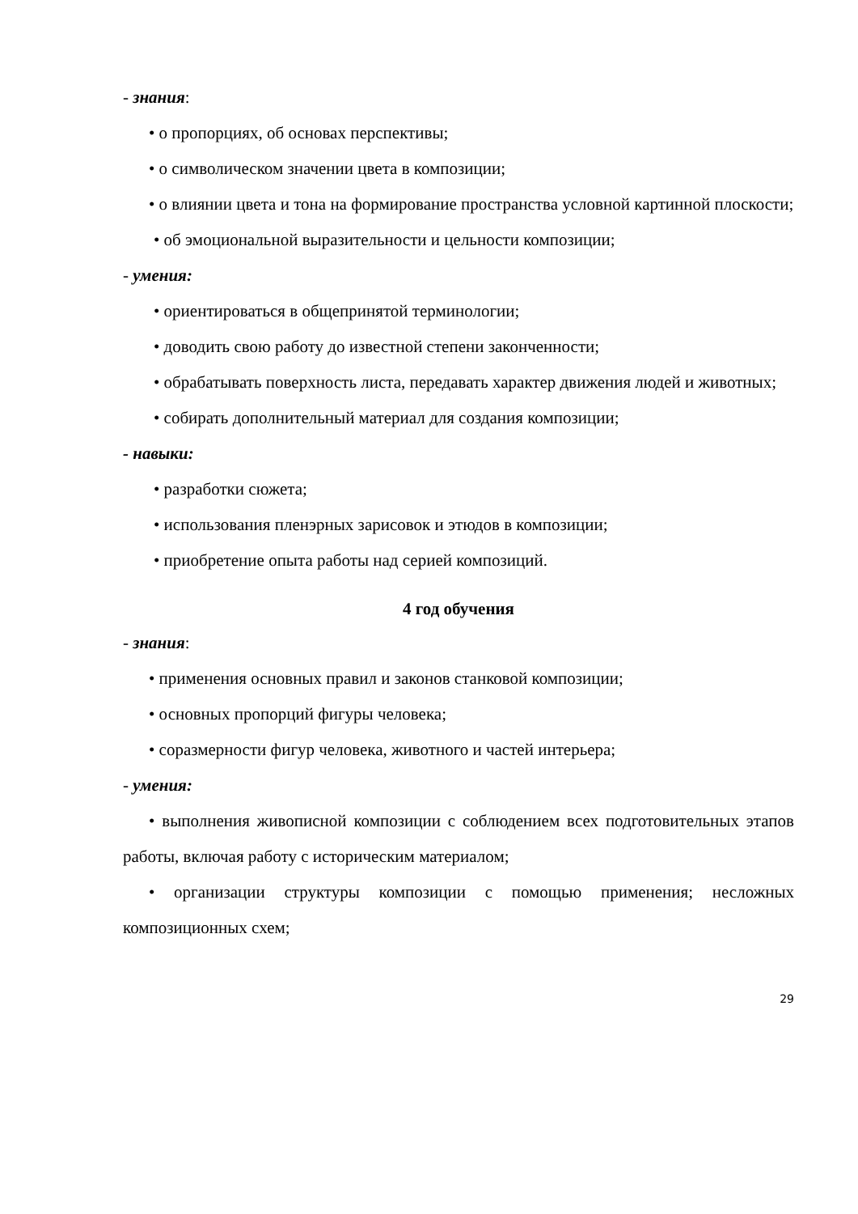- знания:
• о пропорциях, об основах перспективы;
• о символическом значении цвета в композиции;
• о влиянии цвета и тона на формирование пространства условной картинной плоскости;
• об эмоциональной выразительности и цельности композиции;
- умения:
• ориентироваться в общепринятой терминологии;
• доводить свою работу до известной степени законченности;
• обрабатывать поверхность листа, передавать характер движения людей и животных;
• собирать дополнительный материал для создания композиции;
- навыки:
• разработки сюжета;
• использования пленэрных зарисовок и этюдов в композиции;
• приобретение опыта работы над серией композиций.
4 год обучения
- знания:
• применения основных правил и законов станковой композиции;
• основных пропорций фигуры человека;
• соразмерности фигур человека, животного и частей интерьера;
- умения:
• выполнения живописной композиции с соблюдением всех подготовительных этапов работы, включая работу с историческим материалом;
• организации структуры композиции с помощью применения; несложных композиционных схем;
29